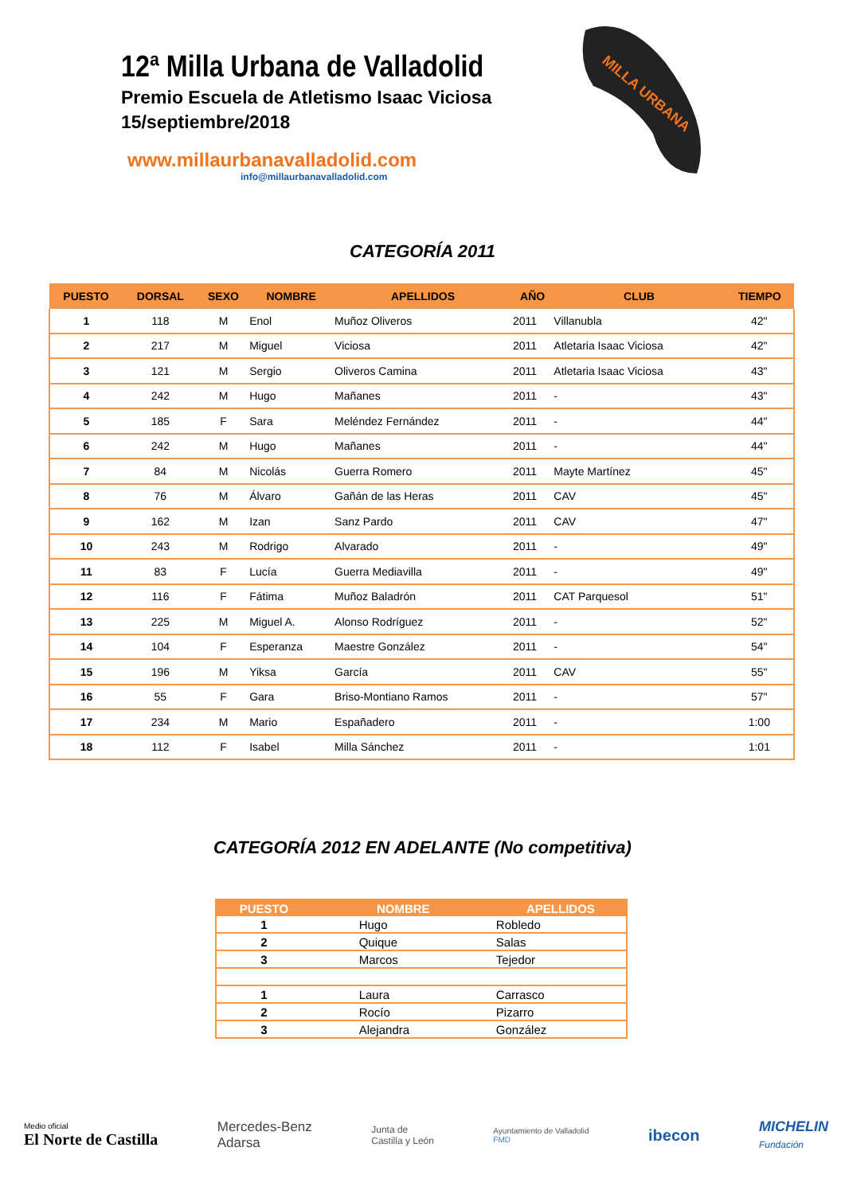12ª Milla Urbana de Valladolid
Premio Escuela de Atletismo Isaac Viciosa
15/septiembre/2018
www.millaurbanavalladolid.com
info@millaurbanavalladolid.com
MILLA URBANA
CATEGORÍA 2011
| PUESTO | DORSAL | SEXO | NOMBRE | APELLIDOS | AÑO | CLUB | TIEMPO |
| --- | --- | --- | --- | --- | --- | --- | --- |
| 1 | 118 | M | Enol | Muñoz Oliveros | 2011 | Villanubla | 42" |
| 2 | 217 | M | Miguel | Viciosa | 2011 | Atletaria Isaac Viciosa | 42" |
| 3 | 121 | M | Sergio | Oliveros Camina | 2011 | Atletaria Isaac Viciosa | 43" |
| 4 | 242 | M | Hugo | Mañanes | 2011 | - | 43" |
| 5 | 185 | F | Sara | Meléndez Fernández | 2011 | - | 44" |
| 6 | 242 | M | Hugo | Mañanes | 2011 | - | 44" |
| 7 | 84 | M | Nicolás | Guerra Romero | 2011 | Mayte Martínez | 45" |
| 8 | 76 | M | Álvaro | Gañán de las Heras | 2011 | CAV | 45" |
| 9 | 162 | M | Izan | Sanz Pardo | 2011 | CAV | 47" |
| 10 | 243 | M | Rodrigo | Alvarado | 2011 | - | 49" |
| 11 | 83 | F | Lucía | Guerra Mediavilla | 2011 | - | 49" |
| 12 | 116 | F | Fátima | Muñoz Baladrón | 2011 | CAT Parquesol | 51" |
| 13 | 225 | M | Miguel A. | Alonso Rodríguez | 2011 | - | 52" |
| 14 | 104 | F | Esperanza | Maestre González | 2011 | - | 54" |
| 15 | 196 | M | Yiksa | García | 2011 | CAV | 55" |
| 16 | 55 | F | Gara | Briso-Montiano Ramos | 2011 | - | 57" |
| 17 | 234 | M | Mario | Españadero | 2011 | - | 1:00 |
| 18 | 112 | F | Isabel | Milla Sánchez | 2011 | - | 1:01 |
CATEGORÍA 2012 EN ADELANTE (No competitiva)
| PUESTO | NOMBRE | APELLIDOS |
| --- | --- | --- |
| 1 | Hugo | Robledo |
| 2 | Quique | Salas |
| 3 | Marcos | Tejedor |
| 1 | Laura | Carrasco |
| 2 | Rocío | Pizarro |
| 3 | Alejandra | González |
Medio oficial
El Norte de Castilla
Mercedes-Benz
Adarsa
Junta de
Castilla y León
Ayuntamiento de Valladolid
FMD
ibecon
MICHELIN
Fundación